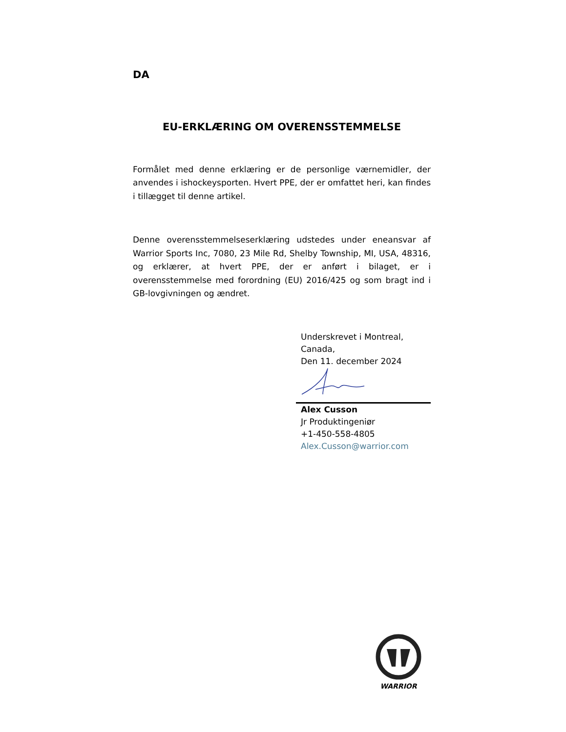DA
EU-ERKLÆRING OM OVERENSSTEMMELSE
Formålet med denne erklæring er de personlige værnemidler, der anvendes i ishockeysporten. Hvert PPE, der er omfattet heri, kan findes i tillægget til denne artikel.
Denne overensstemmelseserklæring udstedes under eneansvar af Warrior Sports Inc, 7080, 23 Mile Rd, Shelby Township, MI, USA, 48316, og erklærer, at hvert PPE, der er anført i bilaget, er i overensstemmelse med forordning (EU) 2016/425 og som bragt ind i GB-lovgivningen og ændret.
Underskrevet i Montreal,
Canada,
Den 11. december 2024
Alex Cusson
Jr Produktingeniør
+1-450-558-4805
Alex.Cusson@warrior.com
WARRIOR